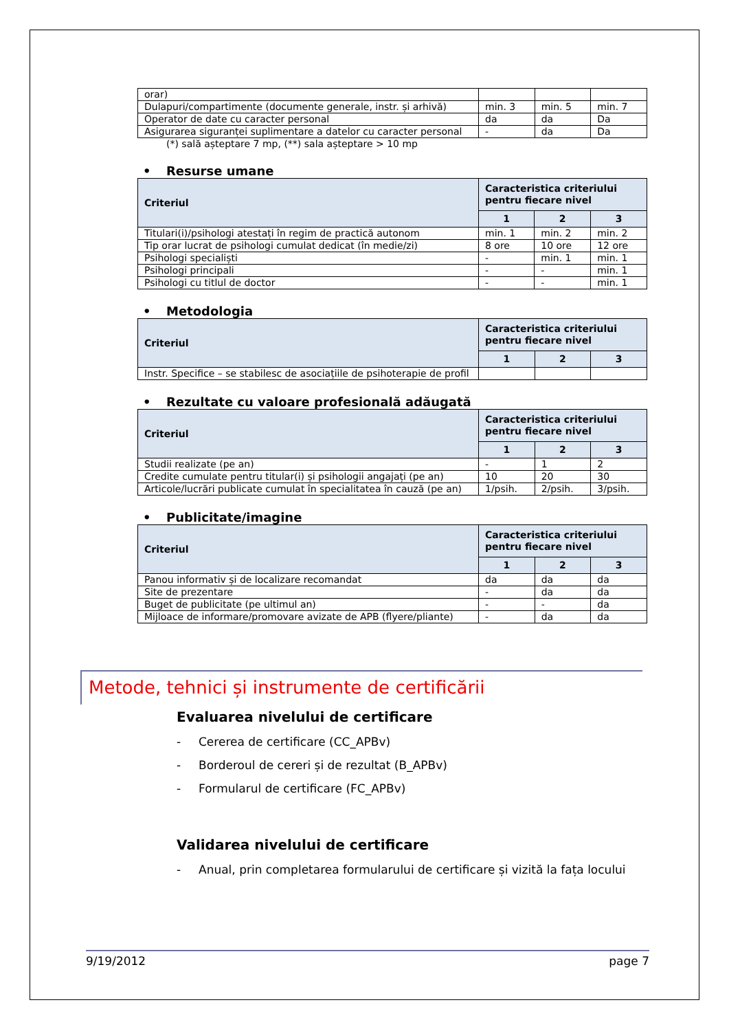| orar) | | | |
| Dulapuri/compartimente (documente generale, instr. și arhivă) | min. 3 | min. 5 | min. 7 |
| Operator de date cu caracter personal | da | da | Da |
| Asigurarea siguranței suplimentare a datelor cu caracter personal | - | da | Da |
(*) sală așteptare 7 mp, (**) sala așteptare > 10 mp
• Resurse umane
| Criteriul | Caracteristica criteriului pentru fiecare nivel | | |
| --- | --- | --- | --- |
| | 1 | 2 | 3 |
| Titulari(i)/psihologi atestați în regim de practică autonom | min. 1 | min. 2 | min. 2 |
| Tip orar lucrat de psihologi cumulat dedicat (în medie/zi) | 8 ore | 10 ore | 12 ore |
| Psihologi specialiști | - | min. 1 | min. 1 |
| Psihologi principali | - | - | min. 1 |
| Psihologi cu titlul de doctor | - | - | min. 1 |
• Metodologia
| Criteriul | Caracteristica criteriului pentru fiecare nivel | | |
| --- | --- | --- | --- |
| | 1 | 2 | 3 |
| Instr. Specifice – se stabilesc de asociațiile de psihoterapie de profil | | | |
• Rezultate cu valoare profesională adăugată
| Criteriul | Caracteristica criteriului pentru fiecare nivel | | |
| --- | --- | --- | --- |
| | 1 | 2 | 3 |
| Studii realizate (pe an) | - | 1 | 2 |
| Credite cumulate pentru titular(i) și psihologii angajați (pe an) | 10 | 20 | 30 |
| Articole/lucrări publicate cumulat în specialitatea în cauză (pe an) | 1/psih. | 2/psih. | 3/psih. |
• Publicitate/imagine
| Criteriul | Caracteristica criteriului pentru fiecare nivel | | |
| --- | --- | --- | --- |
| | 1 | 2 | 3 |
| Panou informativ și de localizare recomandat | da | da | da |
| Site de prezentare | - | da | da |
| Buget de publicitate (pe ultimul an) | - | - | da |
| Mijloace de informare/promovare avizate de APB (flyere/pliante) | - | da | da |
Metode, tehnici și instrumente de certificării
Evaluarea nivelului de certificare
- Cererea de certificare (CC_APBv)
- Borderoul de cereri și de rezultat (B_APBv)
- Formularul de certificare (FC_APBv)
Validarea nivelului de certificare
- Anual, prin completarea formularului de certificare și vizită la fața locului
9/19/2012 page 7